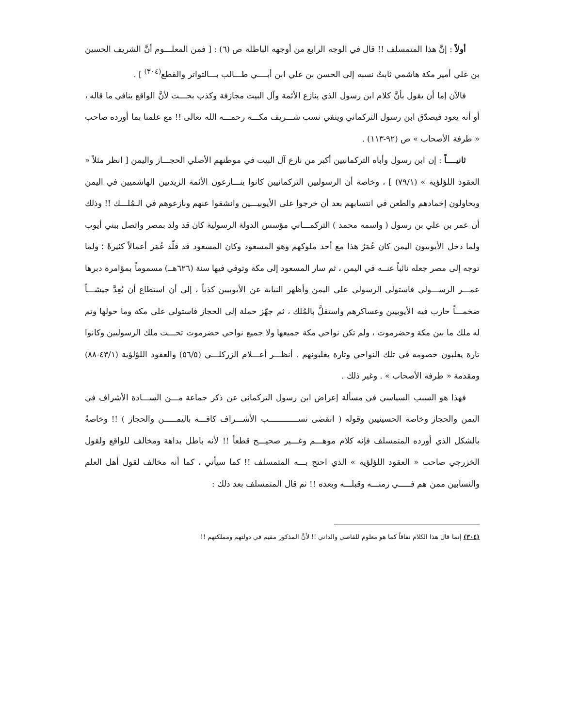أولاً : إنَّ هذا المتمسلف !! قال في الوجه الرابع من أوجهه الباطلة ص (٦) : [ فمن المعلـــوم أنَّ الشريف الحسين بن علي أمير مكة هاشمي ثابتٌ نسبه إلى الحسن بن علي ابن أبــــي طـــالب بـــالتواتر والقطع<sup>(٣٠٤)</sup> ] .
فالآن إما أن يقول بأنَّ كلام ابن رسول الذي ينازع الأئمة وآل البيت مجازفة وكذب بحـــت لأنَّ الواقع ينافي ما قاله ، أو أنه يعود فيصدّق ابن رسول التركماني وينفي نسب شـــريف مكـــة رحمـــه الله تعالى !! مع علمنا بما أورده صاحب « طرفة الأصحاب » ص (٩٢-١١٣) .
ثانيــــاً : إن ابن رسول وأباه التركمانيين أكبر من نازع آل البيت في موطنهم الأصلي الحجـــاز واليمن [ انظر مثلاً « العقود اللؤلؤية » (٧٩/١) ] ، وخاصة أن الرسوليين التركمانيين كانوا ينـــازعون الأئمة الزيديين الهاشميين في اليمن ويحاولون إخمادهم والطعن في انتسابهم بعد أن خرجوا على الأيوبيـــين وانشقوا عنهم ونازعوهم في الـمُلـــك !! وذلك أن عمر بن علي بن رسول ( واسمه محمد ) التركمـــاني مؤسس الدولة الرسولية كان قد ولد بمصر واتصل ببني أيوب ولما دخل الأيوبيون اليمن كان عُمَرُ هذا مع أحد ملوكهم وهو المسعود وكان المسعود قد قلّد عُمَر أعمالاً كثيرةً ؛ ولما توجه إلى مصر جعله نائباً عنــه في اليمن ، ثم سار المسعود إلى مكة وتوفي فيها سنة (٦٢٦هــ) مسموماً بمؤامرة دبرها عمـــر الرســـولي فاستولى الرسولي على اليمن وأظهر النيابة عن الأيوبيين كذباً ، إلى أن استطاع أن يُعِدَّ جيشـــاً ضخمـــاً حارب فيه الأيوبيين وعساكرهم واستقلَّ بالمُلك ، ثم جهّز حملة إلى الحجاز فاستولى على مكة وما حولها وتم له ملك ما بين مكة وحضرموت ، ولم تكن نواحي مكة جميعها ولا جميع نواحي حضرموت تحـــت ملك الرسوليين وكانوا تارة يغلبون خصومه في تلك النواحي وتارة يغلبونهم . أنظـــر أعـــلام الزركلـــي (٥٦/٥) والعقود اللؤلؤية (٤٣/١-٨٨) ومقدمة « طرفة الأصحاب » . وغير ذلك .
فهذا هو السبب السياسي في مسألة إعراض ابن رسول التركماني عن ذكر جماعة مـــن الســـادة الأشراف في اليمن والحجاز وخاصة الحسينيين وقوله ( انقضى نســــــــــــب الأشـــراف كافـــة باليمـــــن والحجاز ) !! وخاصةً بالشكل الذي أورده المتمسلف فإنه كلام موهـــم وغـــير صحيـــح قطعاً !! لأنه باطل بداهة ومخالف للواقع ولقول الخزرجي صاحب « العقود اللؤلؤية » الذي احتج بـــه المتمسلف !! كما سيأتي ، كما أنه مخالف لقول أهل العلم والنسابين ممن هم فـــــي زمنـــه وقبلـــه وبعده !! ثم قال المتمسلف بعد ذلك :
(٣٠٤) إنما قال هذا الكلام نفاقاً كما هو معلوم للقاصي والداني !! لأنَّ المذكور مقيم في دولتهم ومملكتهم !!